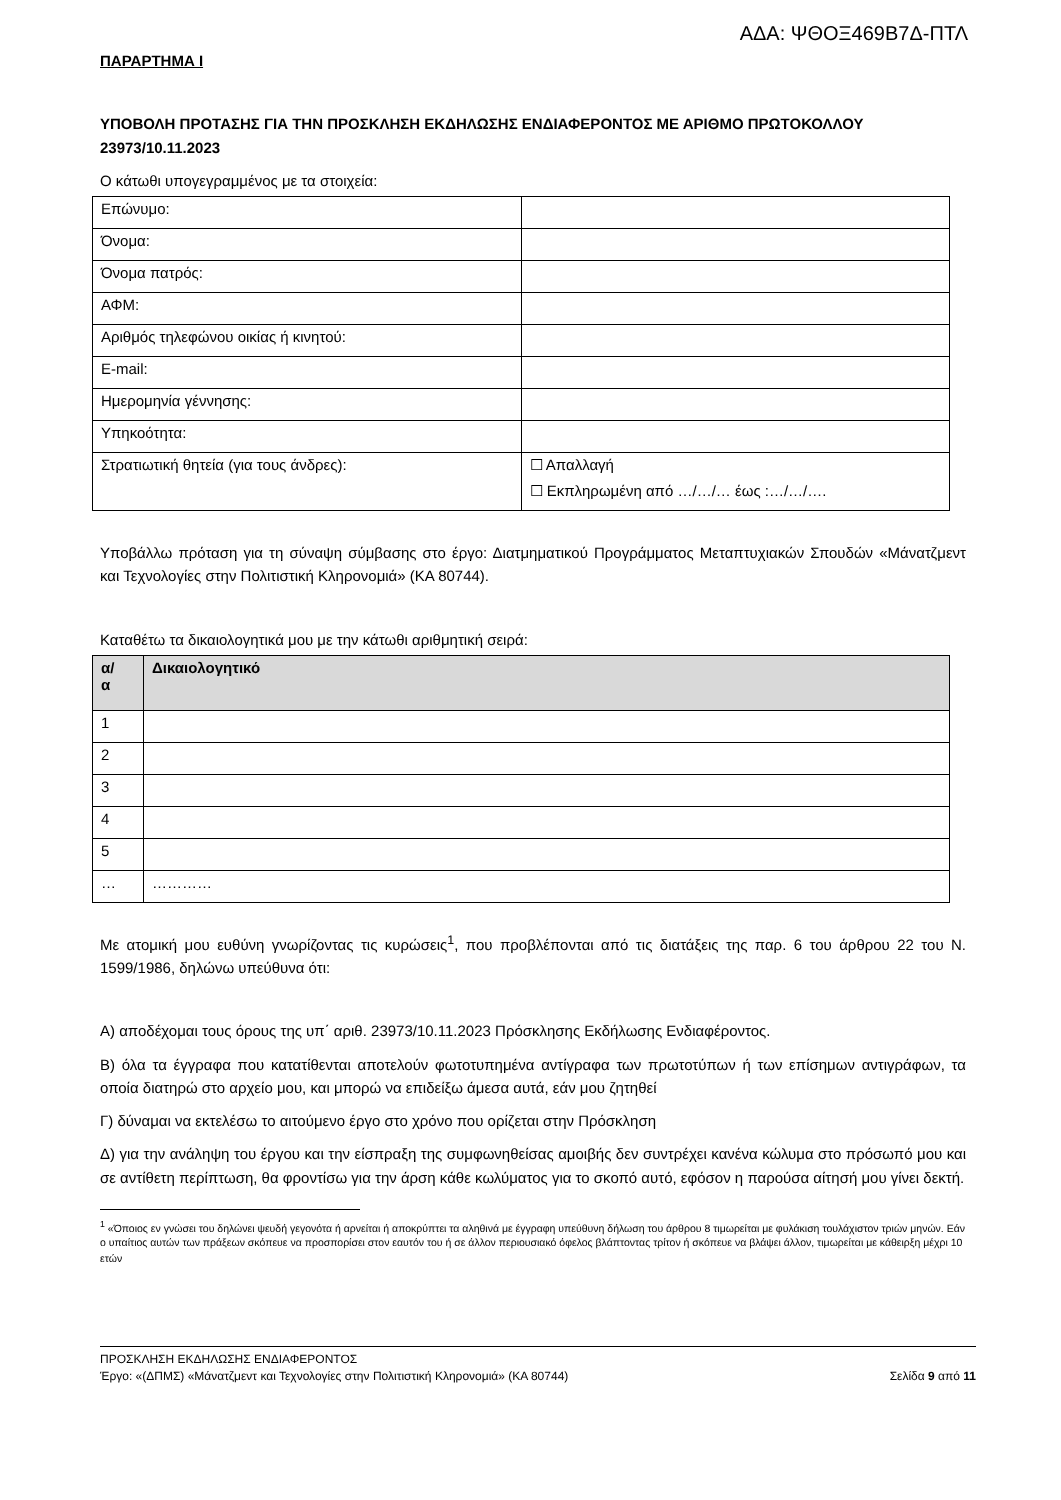ΑΔΑ: ΨΘΟΞ469Β7Δ-ΠΤΛ
ΠΑΡΑΡΤΗΜΑ Ι
ΥΠΟΒΟΛΗ ΠΡΟΤΑΣΗΣ ΓΙΑ ΤΗΝ ΠΡΟΣΚΛΗΣΗ ΕΚΔΗΛΩΣΗΣ ΕΝΔΙΑΦΕΡΟΝΤΟΣ ΜΕ ΑΡΙΘΜΟ ΠΡΩΤΟΚΟΛΛΟΥ 23973/10.11.2023
Ο κάτωθι υπογεγραμμένος με τα στοιχεία:
| Επώνυμο: | |
| Όνομα: | |
| Όνομα πατρός: | |
| ΑΦΜ: | |
| Αριθμός τηλεφώνου οικίας ή κινητού: | |
| E-mail: | |
| Ημερομηνία γέννησης: | |
| Υπηκοότητα: | |
| Στρατιωτική θητεία (για τους άνδρες): | ☐ Απαλλαγή ☐ Εκπληρωμένη από …/…/… έως :…/…/…. |
Υποβάλλω πρόταση για τη σύναψη σύμβασης στο έργο: Διατμηματικού Προγράμματος Μεταπτυχιακών Σπουδών «Μάνατζμεντ και Τεχνολογίες στην Πολιτιστική Κληρονομιά» (ΚΑ 80744).
Καταθέτω τα δικαιολογητικά μου με την κάτωθι αριθμητική σειρά:
| α/ α | Δικαιολογητικό |
| --- | --- |
| 1 | |
| 2 | |
| 3 | |
| 4 | |
| 5 | |
| … | ………… |
Με ατομική μου ευθύνη γνωρίζοντας τις κυρώσεις<sup>1</sup>, που προβλέπονται από τις διατάξεις της παρ. 6 του άρθρου 22 του Ν. 1599/1986, δηλώνω υπεύθυνα ότι:
Α) αποδέχομαι τους όρους της υπ΄ αριθ. 23973/10.11.2023 Πρόσκλησης Εκδήλωσης Ενδιαφέροντος.
Β) όλα τα έγγραφα που κατατίθενται αποτελούν φωτοτυπημένα αντίγραφα των πρωτοτύπων ή των επίσημων αντιγράφων, τα οποία διατηρώ στο αρχείο μου, και μπορώ να επιδείξω άμεσα αυτά, εάν μου ζητηθεί
Γ) δύναμαι να εκτελέσω το αιτούμενο έργο στο χρόνο που ορίζεται στην Πρόσκληση
Δ) για την ανάληψη του έργου και την είσπραξη της συμφωνηθείσας αμοιβής δεν συντρέχει κανένα κώλυμα στο πρόσωπό μου και σε αντίθετη περίπτωση, θα φροντίσω για την άρση κάθε κωλύματος για το σκοπό αυτό, εφόσον η παρούσα αίτησή μου γίνει δεκτή.
<sup>1</sup> «Όποιος εν γνώσει του δηλώνει ψευδή γεγονότα ή αρνείται ή αποκρύπτει τα αληθινά με έγγραφη υπεύθυνη δήλωση του άρθρου 8 τιμωρείται με φυλάκιση τουλάχιστον τριών μηνών. Εάν ο υπαίτιος αυτών των πράξεων σκόπευε να προσπορίσει στον εαυτόν του ή σε άλλον περιουσιακό όφελος βλάπτοντας τρίτον ή σκόπευε να βλάψει άλλον, τιμωρείται με κάθειρξη μέχρι 10 ετών
ΠΡΟΣΚΛΗΣΗ ΕΚΔΗΛΩΣΗΣ ΕΝΔΙΑΦΕΡΟΝΤΟΣ
Έργο: «(ΔΠΜΣ) «Μάνατζμεντ και Τεχνολογίες στην Πολιτιστική Κληρονομιά» (ΚΑ 80744) Σελίδα 9 από 11